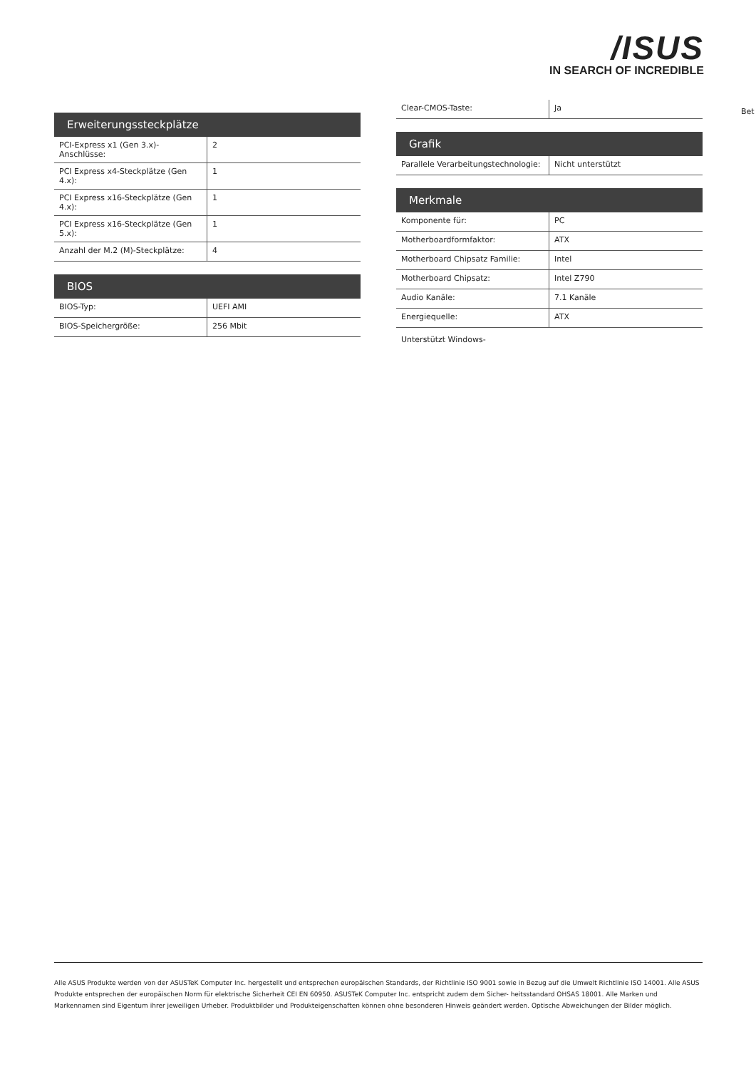/ISUS
IN SEARCH OF INCREDIBLE
Bet
Erweiterungssteckplätze
| PCI-Express x1 (Gen 3.x)-Anschlüsse: | 2 |
| PCI Express x4-Steckplätze (Gen 4.x): | 1 |
| PCI Express x16-Steckplätze (Gen 4.x): | 1 |
| PCI Express x16-Steckplätze (Gen 5.x): | 1 |
| Anzahl der M.2 (M)-Steckplätze: | 4 |
BIOS
| BIOS-Typ: | UEFI AMI |
| BIOS-Speichergröße: | 256 Mbit |
| Clear-CMOS-Taste: | Ja |
Grafik
| Parallele Verarbeitungstechnologie: | Nicht unterstützt |
Merkmale
| Komponente für: | PC |
| Motherboardformfaktor: | ATX |
| Motherboard Chipsatz Familie: | Intel |
| Motherboard Chipsatz: | Intel Z790 |
| Audio Kanäle: | 7.1 Kanäle |
| Energiequelle: | ATX |
Unterstützt Windows-
Alle ASUS Produkte werden von der ASUSTeK Computer Inc. hergestellt und entsprechen europäischen Standards, der Richtlinie ISO 9001 sowie in Bezug auf die Umwelt Richtlinie ISO 14001. Alle ASUS Produkte entsprechen der europäischen Norm für elektrische Sicherheit CEI EN 60950. ASUSTeK Computer Inc. entspricht zudem dem Sicher- heitsstandard OHSAS 18001. Alle Marken und Markennamen sind Eigentum ihrer jeweiligen Urheber. Produktbilder und Produkteigenschaften können ohne besonderen Hinweis geändert werden. Optische Abweichungen der Bilder möglich.